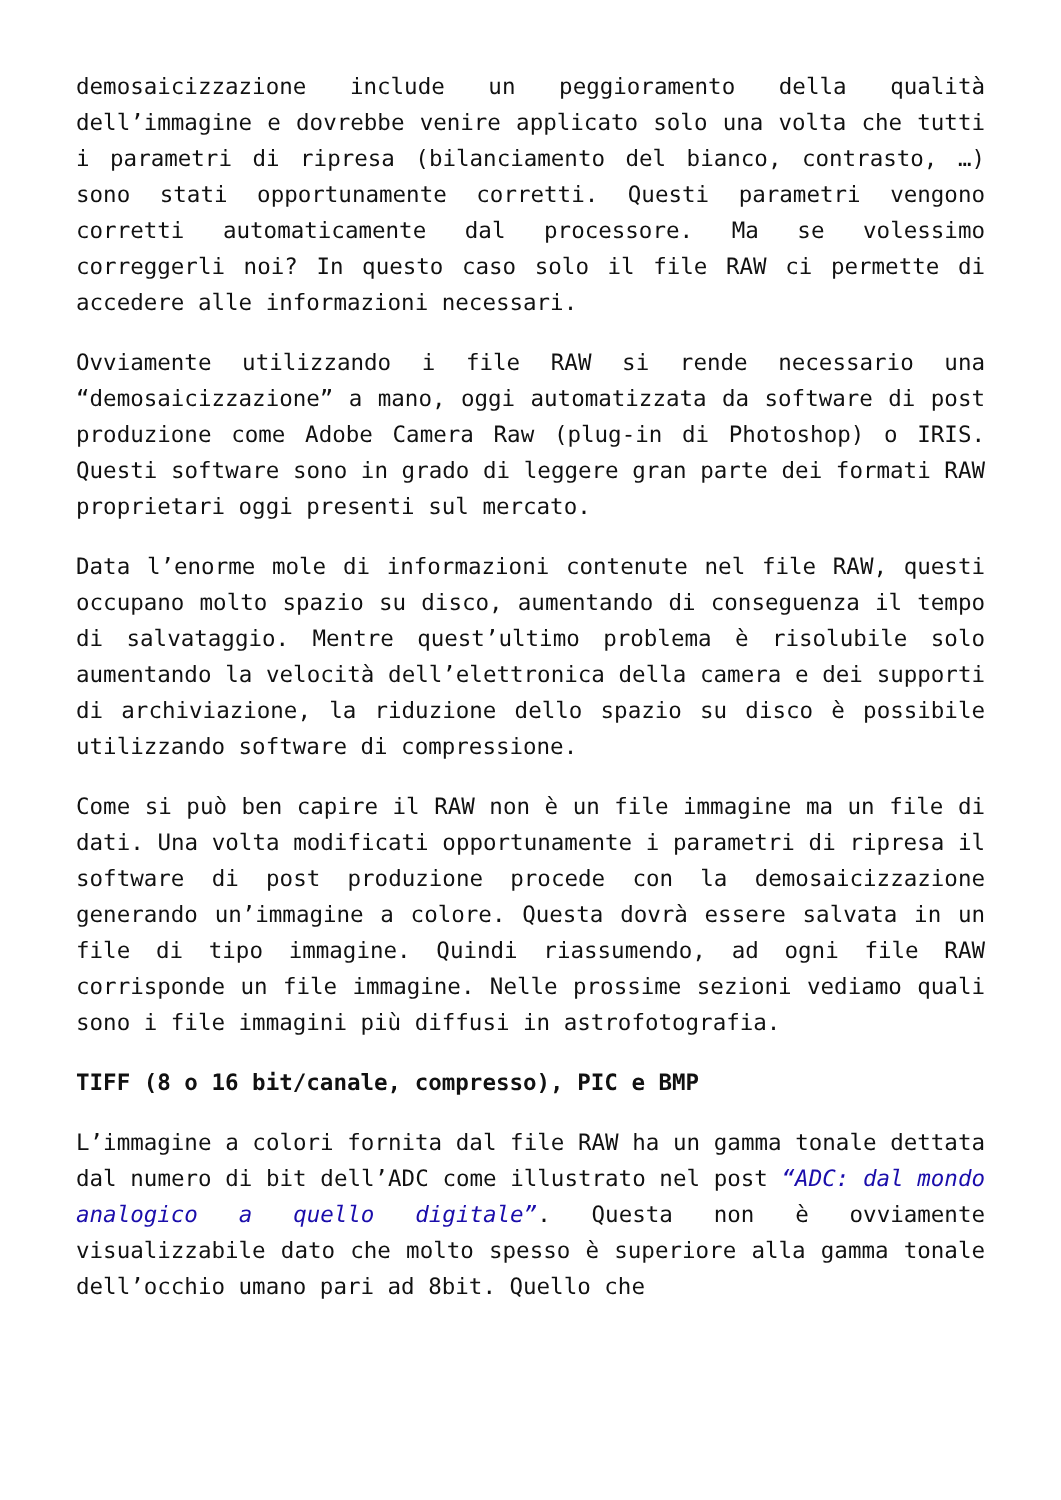demosaicizzazione include un peggioramento della qualità dell’immagine e dovrebbe venire applicato solo una volta che tutti i parametri di ripresa (bilanciamento del bianco, contrasto, …) sono stati opportunamente corretti. Questi parametri vengono corretti automaticamente dal processore. Ma se volessimo correggerli noi? In questo caso solo il file RAW ci permette di accedere alle informazioni necessari.
Ovviamente utilizzando i file RAW si rende necessario una “demosaicizzazione” a mano, oggi automatizzata da software di post produzione come Adobe Camera Raw (plug-in di Photoshop) o IRIS. Questi software sono in grado di leggere gran parte dei formati RAW proprietari oggi presenti sul mercato.
Data l’enorme mole di informazioni contenute nel file RAW, questi occupano molto spazio su disco, aumentando di conseguenza il tempo di salvataggio. Mentre quest’ultimo problema è risolubile solo aumentando la velocità dell’elettronica della camera e dei supporti di archiviazione, la riduzione dello spazio su disco è possibile utilizzando software di compressione.
Come si può ben capire il RAW non è un file immagine ma un file di dati. Una volta modificati opportunamente i parametri di ripresa il software di post produzione procede con la demosaicizzazione generando un’immagine a colore. Questa dovrà essere salvata in un file di tipo immagine. Quindi riassumendo, ad ogni file RAW corrisponde un file immagine. Nelle prossime sezioni vediamo quali sono i file immagini più diffusi in astrofotografia.
TIFF (8 o 16 bit/canale, compresso), PIC e BMP
L’immagine a colori fornita dal file RAW ha un gamma tonale dettata dal numero di bit dell’ADC come illustrato nel post “ADC: dal mondo analogico a quello digitale”. Questa non è ovviamente visualizzabile dato che molto spesso è superiore alla gamma tonale dell’occhio umano pari ad 8bit. Quello che